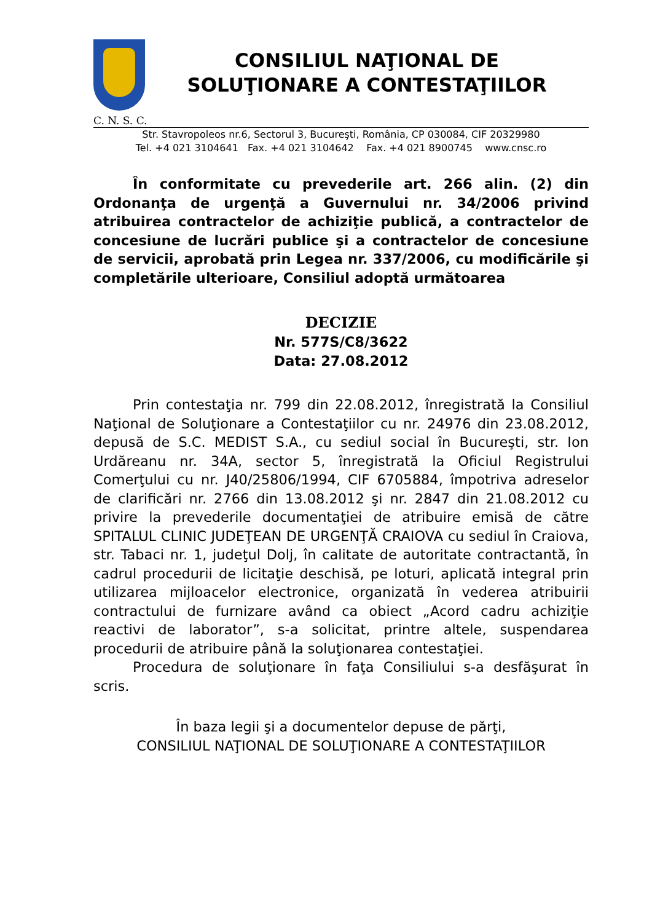CONSILIUL NAŢIONAL DE
SOLUŢIONARE A CONTESTAŢIILOR
C. N. S. C.
Str. Stavropoleos nr.6, Sectorul 3, Bucureşti, România, CP 030084, CIF 20329980
Tel. +4 021 3104641 Fax. +4 021 3104642 Fax. +4 021 8900745 www.cnsc.ro
În conformitate cu prevederile art. 266 alin. (2) din Ordonanţa de urgenţă a Guvernului nr. 34/2006 privind atribuirea contractelor de achiziţie publică, a contractelor de concesiune de lucrări publice şi a contractelor de concesiune de servicii, aprobată prin Legea nr. 337/2006, cu modificările şi completările ulterioare, Consiliul adoptă următoarea
DECIZIE
Nr. 577S/C8/3622
Data: 27.08.2012
Prin contestaţia nr. 799 din 22.08.2012, înregistrată la Consiliul Naţional de Soluţionare a Contestaţiilor cu nr. 24976 din 23.08.2012, depusă de S.C. MEDIST S.A., cu sediul social în Bucureşti, str. Ion Urdăreanu nr. 34A, sector 5, înregistrată la Oficiul Registrului Comerţului cu nr. J40/25806/1994, CIF 6705884, împotriva adreselor de clarificări nr. 2766 din 13.08.2012 şi nr. 2847 din 21.08.2012 cu privire la prevederile documentaţiei de atribuire emisă de către SPITALUL CLINIC JUDEŢEAN DE URGENŢĂ CRAIOVA cu sediul în Craiova, str. Tabaci nr. 1, judeţul Dolj, în calitate de autoritate contractantă, în cadrul procedurii de licitaţie deschisă, pe loturi, aplicată integral prin utilizarea mijloacelor electronice, organizată în vederea atribuirii contractului de furnizare având ca obiect „Acord cadru achiziţie reactivi de laborator”, s-a solicitat, printre altele, suspendarea procedurii de atribuire până la soluţionarea contestaţiei.
Procedura de soluţionare în faţa Consiliului s-a desfăşurat în scris.
În baza legii şi a documentelor depuse de părţi,
CONSILIUL NAŢIONAL DE SOLUŢIONARE A CONTESTAŢIILOR